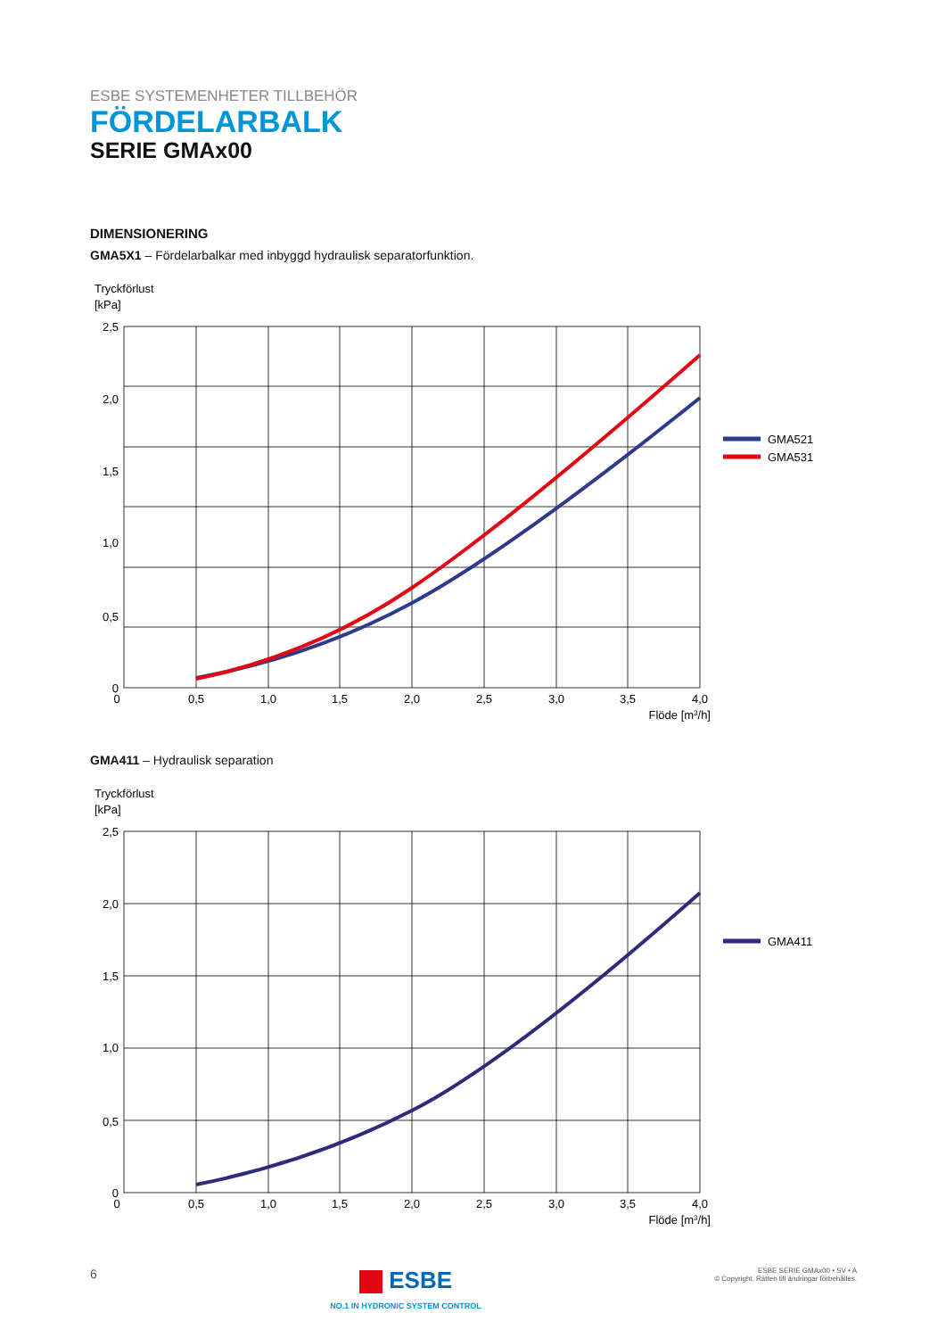ESBE SYSTEMENHETER TILLBEHÖR
FÖRDELARBALK
SERIE GMAx00
DIMENSIONERING
GMA5X1 – Fördelarbalkar med inbyggd hydraulisk separatorfunktion.
Tryckförlust
[kPa]
2,5
2,0
1,5
1,0
0,5
0
0
0,5
1,0
1,5
2,0
2,5
3,0
3,5
4,0
Flöde [m3/h]
GMA521
GMA531
GMA411 – Hydraulisk separation
Tryckförlust
[kPa]
2,5
2,0
1,5
1,0
0,5
0
0
0,5
1,0
1,5
2,0
2,5
3,0
3,5
4,0
Flöde [m3/h]
GMA411
6
ESBE
NO.1 IN HYDRONIC SYSTEM CONTROL
ESBE SERIE GMAx00 • SV • A
© Copyright. Rätten till ändringar förbehålles.